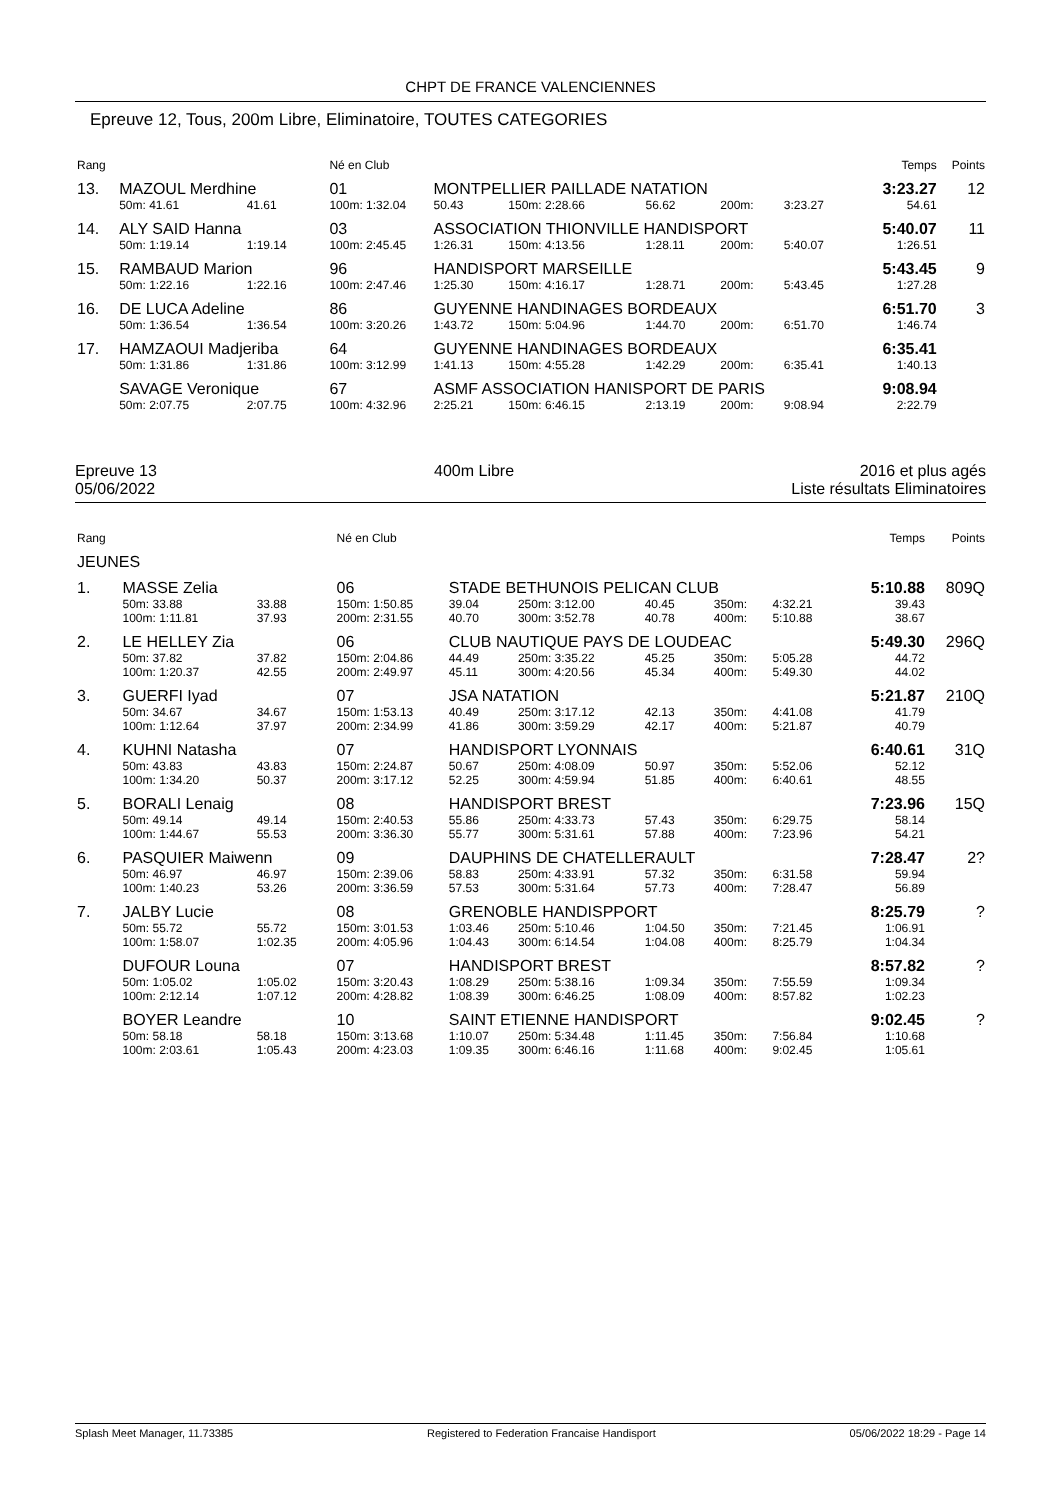CHPT DE FRANCE VALENCIENNES
Epreuve 12, Tous, 200m Libre, Eliminatoire, TOUTES CATEGORIES
| Rang | | | | Né en Club | | | | | | | Temps | Points |
| 13. | MAZOUL Merdhine | | | 01 | MONTPELLIER PAILLADE NATATION | | | | | | 3:23.27 | 12 |
| | 50m: 41.61 | 41.61 | | 100m: 1:32.04 | 50.43 | 150m: 2:28.66 | 56.62 | 200m: | 3:23.27 | | 54.61 | |
| 14. | ALY SAID Hanna | | | 03 | ASSOCIATION THIONVILLE HANDISPORT | | | | | | 5:40.07 | 11 |
| | 50m: 1:19.14 | 1:19.14 | | 100m: 2:45.45 | 1:26.31 | 150m: 4:13.56 | 1:28.11 | 200m: | 5:40.07 | | 1:26.51 | |
| 15. | RAMBAUD Marion | | | 96 | HANDISPORT MARSEILLE | | | | | | 5:43.45 | 9 |
| | 50m: 1:22.16 | 1:22.16 | | 100m: 2:47.46 | 1:25.30 | 150m: 4:16.17 | 1:28.71 | 200m: | 5:43.45 | | 1:27.28 | |
| 16. | DE LUCA Adeline | | | 86 | GUYENNE HANDINAGES BORDEAUX | | | | | | 6:51.70 | 3 |
| | 50m: 1:36.54 | 1:36.54 | | 100m: 3:20.26 | 1:43.72 | 150m: 5:04.96 | 1:44.70 | 200m: | 6:51.70 | | 1:46.74 | |
| 17. | HAMZAOUI Madjeriba | | | 64 | GUYENNE HANDINAGES BORDEAUX | | | | | | 6:35.41 | |
| | 50m: 1:31.86 | 1:31.86 | | 100m: 3:12.99 | 1:41.13 | 150m: 4:55.28 | 1:42.29 | 200m: | 6:35.41 | | 1:40.13 | |
| | SAVAGE Veronique | | | 67 | ASMF ASSOCIATION HANISPORT DE PARIS | | | | | | 9:08.94 | |
| | 50m: 2:07.75 | 2:07.75 | | 100m: 4:32.96 | 2:25.21 | 150m: 6:46.15 | 2:13.19 | 200m: | 9:08.94 | | 2:22.79 | |
Epreuve 13
05/06/2022
400m Libre 2016 et plus agés
Liste résultats Eliminatoires
| Rang | | | | Né en Club | | | | | | | Temps | Points |
| JEUNES | | | | | | | | | | | | |
| 1. | MASSE Zelia | | | 06 | STADE BETHUNOIS PELICAN CLUB | | | | | | 5:10.88 | 809Q |
| | 50m: 33.88 100m: 1:11.81 | 33.88 37.93 | | 150m: 1:50.85 200m: 2:31.55 | 39.04 40.70 | 250m: 3:12.00 300m: 3:52.78 | 40.45 40.78 | 350m: 400m: | 4:32.21 5:10.88 | | 39.43 38.67 | |
| 2. | LE HELLEY Zia | | | 06 | CLUB NAUTIQUE PAYS DE LOUDEAC | | | | | | 5:49.30 | 296Q |
| | 50m: 37.82 100m: 1:20.37 | 37.82 42.55 | | 150m: 2:04.86 200m: 2:49.97 | 44.49 45.11 | 250m: 3:35.22 300m: 4:20.56 | 45.25 45.34 | 350m: 400m: | 5:05.28 5:49.30 | | 44.72 44.02 | |
| 3. | GUERFI Iyad | | | 07 | JSA NATATION | | | | | | 5:21.87 | 210Q |
| | 50m: 34.67 100m: 1:12.64 | 34.67 37.97 | | 150m: 1:53.13 200m: 2:34.99 | 40.49 41.86 | 250m: 3:17.12 300m: 3:59.29 | 42.13 42.17 | 350m: 400m: | 4:41.08 5:21.87 | | 41.79 40.79 | |
| 4. | KUHNI Natasha | | | 07 | HANDISPORT LYONNAIS | | | | | | 6:40.61 | 31Q |
| | 50m: 43.83 100m: 1:34.20 | 43.83 50.37 | | 150m: 2:24.87 200m: 3:17.12 | 50.67 52.25 | 250m: 4:08.09 300m: 4:59.94 | 50.97 51.85 | 350m: 400m: | 5:52.06 6:40.61 | | 52.12 48.55 | |
| 5. | BORALI Lenaig | | | 08 | HANDISPORT BREST | | | | | | 7:23.96 | 15Q |
| | 50m: 49.14 100m: 1:44.67 | 49.14 55.53 | | 150m: 2:40.53 200m: 3:36.30 | 55.86 55.77 | 250m: 4:33.73 300m: 5:31.61 | 57.43 57.88 | 350m: 400m: | 6:29.75 7:23.96 | | 58.14 54.21 | |
| 6. | PASQUIER Maiwenn | | | 09 | DAUPHINS DE CHATELLERAULT | | | | | | 7:28.47 | 2? |
| | 50m: 46.97 100m: 1:40.23 | 46.97 53.26 | | 150m: 2:39.06 200m: 3:36.59 | 58.83 57.53 | 250m: 4:33.91 300m: 5:31.64 | 57.32 57.73 | 350m: 400m: | 6:31.58 7:28.47 | | 59.94 56.89 | |
| 7. | JALBY Lucie | | | 08 | GRENOBLE HANDISPPORT | | | | | | 8:25.79 | ? |
| | 50m: 55.72 100m: 1:58.07 | 55.72 1:02.35 | | 150m: 3:01.53 200m: 4:05.96 | 1:03.46 1:04.43 | 250m: 5:10.46 300m: 6:14.54 | 1:04.50 1:04.08 | 350m: 400m: | 7:21.45 8:25.79 | | 1:06.91 1:04.34 | |
| | DUFOUR Louna | | | 07 | HANDISPORT BREST | | | | | | 8:57.82 | ? |
| | 50m: 1:05.02 100m: 2:12.14 | 1:05.02 1:07.12 | | 150m: 3:20.43 200m: 4:28.82 | 1:08.29 1:08.39 | 250m: 5:38.16 300m: 6:46.25 | 1:09.34 1:08.09 | 350m: 400m: | 7:55.59 8:57.82 | | 1:09.34 1:02.23 | |
| | BOYER Leandre | | | 10 | SAINT ETIENNE HANDISPORT | | | | | | 9:02.45 | ? |
| | 50m: 58.18 100m: 2:03.61 | 58.18 1:05.43 | | 150m: 3:13.68 200m: 4:23.03 | 1:10.07 1:09.35 | 250m: 5:34.48 300m: 6:46.16 | 1:11.45 1:11.68 | 350m: 400m: | 7:56.84 9:02.45 | | 1:10.68 1:05.61 | |
Splash Meet Manager, 11.73385 Registered to Federation Francaise Handisport 05/06/2022 18:29 - Page 14